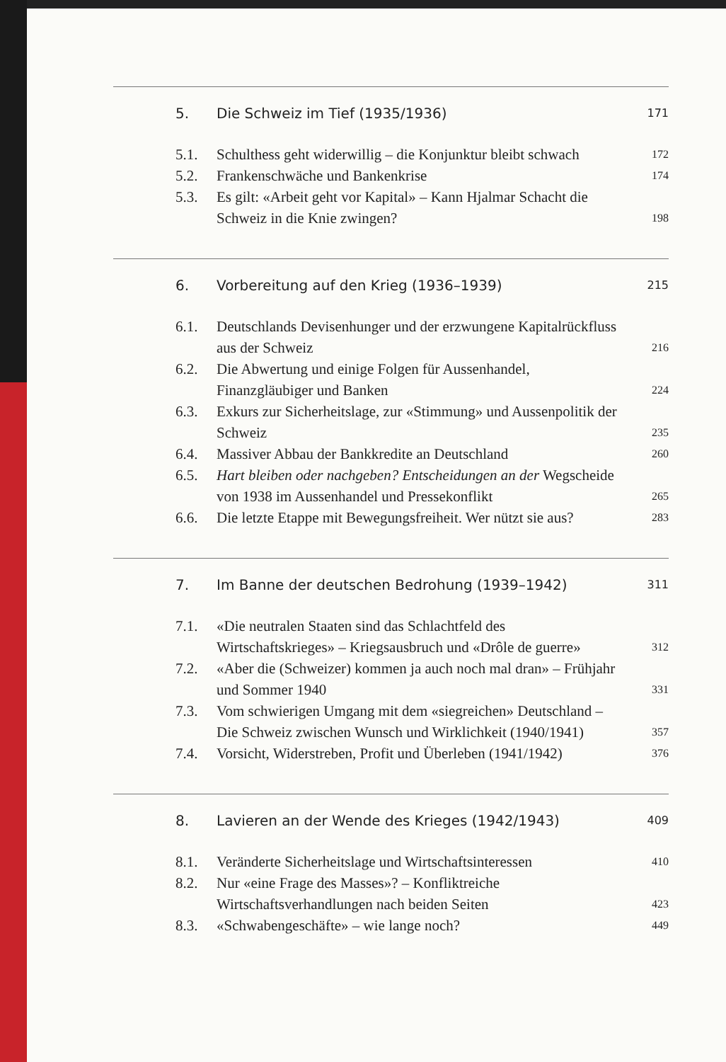5. Die Schweiz im Tief (1935/1936) 171
5.1. Schulthess geht widerwillig – die Konjunktur bleibt schwach 172
5.2. Frankenschwäche und Bankenkrise 174
5.3. Es gilt: «Arbeit geht vor Kapital» – Kann Hjalmar Schacht die Schweiz in die Knie zwingen? 198
6. Vorbereitung auf den Krieg (1936–1939) 215
6.1. Deutschlands Devisenhunger und der erzwungene Kapitalrückfluss aus der Schweiz 216
6.2. Die Abwertung und einige Folgen für Aussenhandel, Finanzgläubiger und Banken 224
6.3. Exkurs zur Sicherheitslage, zur «Stimmung» und Aussenpolitik der Schweiz 235
6.4. Massiver Abbau der Bankkredite an Deutschland 260
6.5. Hart bleiben oder nachgeben? Entscheidungen an der Wegscheide von 1938 im Aussenhandel und Pressekonflikt 265
6.6. Die letzte Etappe mit Bewegungsfreiheit. Wer nützt sie aus? 283
7. Im Banne der deutschen Bedrohung (1939–1942) 311
7.1. «Die neutralen Staaten sind das Schlachtfeld des Wirtschaftskrieges» – Kriegsausbruch und «Drôle de guerre» 312
7.2. «Aber die (Schweizer) kommen ja auch noch mal dran» – Frühjahr und Sommer 1940 331
7.3. Vom schwierigen Umgang mit dem «siegreichen» Deutschland – Die Schweiz zwischen Wunsch und Wirklichkeit (1940/1941) 357
7.4. Vorsicht, Widerstreben, Profit und Überleben (1941/1942) 376
8. Lavieren an der Wende des Krieges (1942/1943) 409
8.1. Veränderte Sicherheitslage und Wirtschaftsinteressen 410
8.2. Nur «eine Frage des Masses»? – Konfliktreiche Wirtschaftsverhandlungen nach beiden Seiten 423
8.3. «Schwabengeschäfte» – wie lange noch? 449